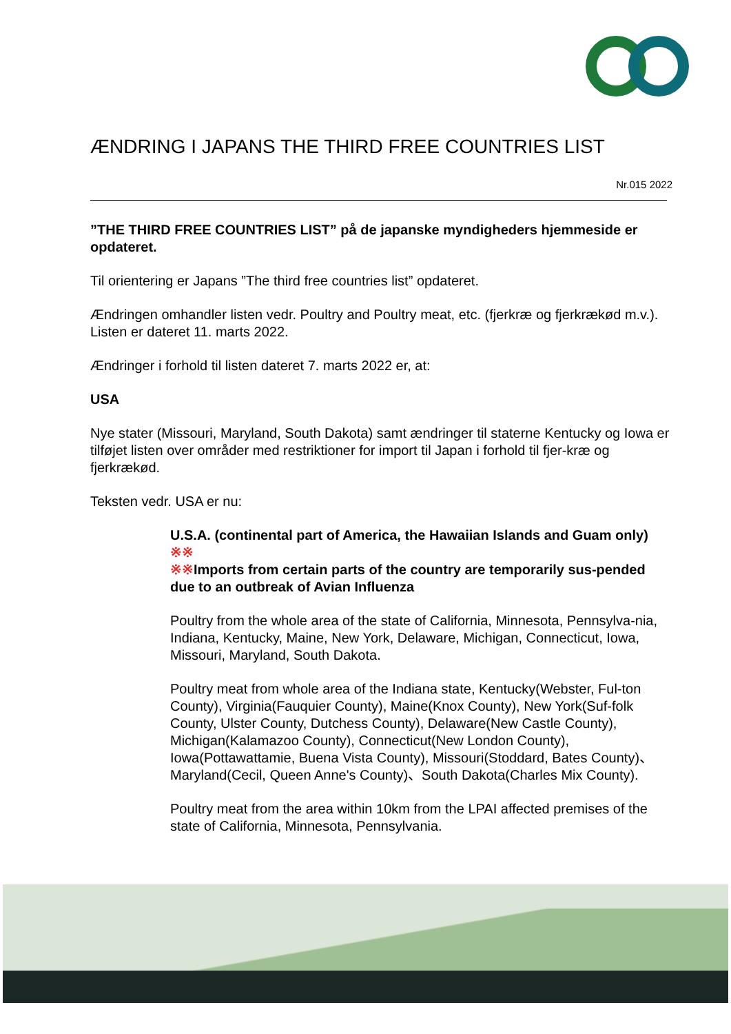ÆNDRING I JAPANS THE THIRD FREE COUNTRIES LIST
Nr.015 2022
”THE THIRD FREE COUNTRIES LIST” på de japanske myndigheders hjemmeside er opdateret.
Til orientering er Japans ”The third free countries list” opdateret.
Ændringen omhandler listen vedr. Poultry and Poultry meat, etc. (fjerkræ og fjerkrækød m.v.). Listen er dateret 11. marts 2022.
Ændringer i forhold til listen dateret 7. marts 2022 er, at:
USA
Nye stater (Missouri, Maryland, South Dakota) samt ændringer til staterne Kentucky og Iowa er tilføjet listen over områder med restriktioner for import til Japan i forhold til fjer-kræ og fjerkrækød.
Teksten vedr. USA er nu:
U.S.A. (continental part of America, the Hawaiian Islands and Guam only) ※※
※※Imports from certain parts of the country are temporarily sus-pended due to an outbreak of Avian Influenza
Poultry from the whole area of the state of California, Minnesota, Pennsylva-nia, Indiana, Kentucky, Maine, New York, Delaware, Michigan, Connecticut, Iowa, Missouri, Maryland, South Dakota.
Poultry meat from whole area of the Indiana state, Kentucky(Webster, Ful-ton County), Virginia(Fauquier County), Maine(Knox County), New York(Suf-folk County, Ulster County, Dutchess County), Delaware(New Castle County), Michigan(Kalamazoo County), Connecticut(New London County), Iowa(Pottawattamie, Buena Vista County), Missouri(Stoddard, Bates County)、Maryland(Cecil, Queen Anne's County)、South Dakota(Charles Mix County).
Poultry meat from the area within 10km from the LPAI affected premises of the state of California, Minnesota, Pennsylvania.